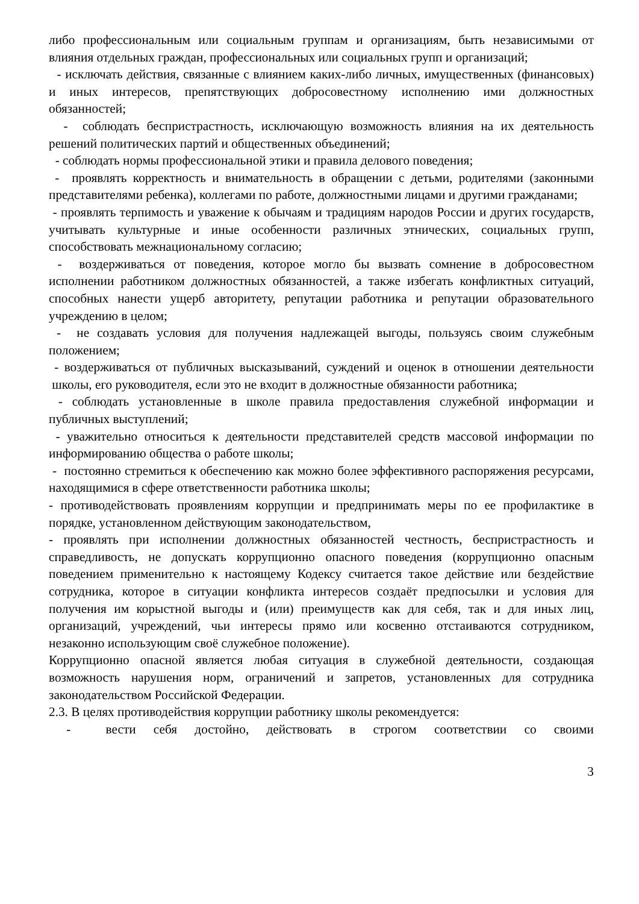либо профессиональным или социальным группам и организациям, быть независимыми от влияния отдельных граждан, профессиональных или социальных групп и организаций;
- исключать действия, связанные с влиянием каких-либо личных, имущественных (финансовых) и иных интересов, препятствующих добросовестному исполнению ими должностных обязанностей;
- соблюдать беспристрастность, исключающую возможность влияния на их деятельность решений политических партий и общественных объединений;
- соблюдать нормы профессиональной этики и правила делового поведения;
- проявлять корректность и внимательность в обращении с детьми, родителями (законными представителями ребенка), коллегами по работе, должностными лицами и другими гражданами;
- проявлять терпимость и уважение к обычаям и традициям народов России и других государств, учитывать культурные и иные особенности различных этнических, социальных групп, способствовать межнациональному согласию;
- воздерживаться от поведения, которое могло бы вызвать сомнение в добросовестном исполнении работником должностных обязанностей, а также избегать конфликтных ситуаций, способных нанести ущерб авторитету, репутации работника и репутации образовательного учреждению в целом;
- не создавать условия для получения надлежащей выгоды, пользуясь своим служебным положением;
- воздерживаться от публичных высказываний, суждений и оценок в отношении деятельности школы, его руководителя, если это не входит в должностные обязанности работника;
- соблюдать установленные в школе правила предоставления служебной информации и публичных выступлений;
- уважительно относиться к деятельности представителей средств массовой информации по информированию общества о работе школы;
- постоянно стремиться к обеспечению как можно более эффективного распоряжения ресурсами, находящимися в сфере ответственности работника школы;
- противодействовать проявлениям коррупции и предпринимать меры по ее профилактике в порядке, установленном действующим законодательством,
- проявлять при исполнении должностных обязанностей честность, беспристрастность и справедливость, не допускать коррупционно опасного поведения (коррупционно опасным поведением применительно к настоящему Кодексу считается такое действие или бездействие сотрудника, которое в ситуации конфликта интересов создаёт предпосылки и условия для получения им корыстной выгоды и (или) преимуществ как для себя, так и для иных лиц, организаций, учреждений, чьи интересы прямо или косвенно отстаиваются сотрудником, незаконно использующим своё служебное положение).
Коррупционно опасной является любая ситуация в служебной деятельности, создающая возможность нарушения норм, ограничений и запретов, установленных для сотрудника законодательством Российской Федерации.
2.3. В целях противодействия коррупции работнику школы рекомендуется:
- вести себя достойно, действовать в строгом соответствии со своими
3